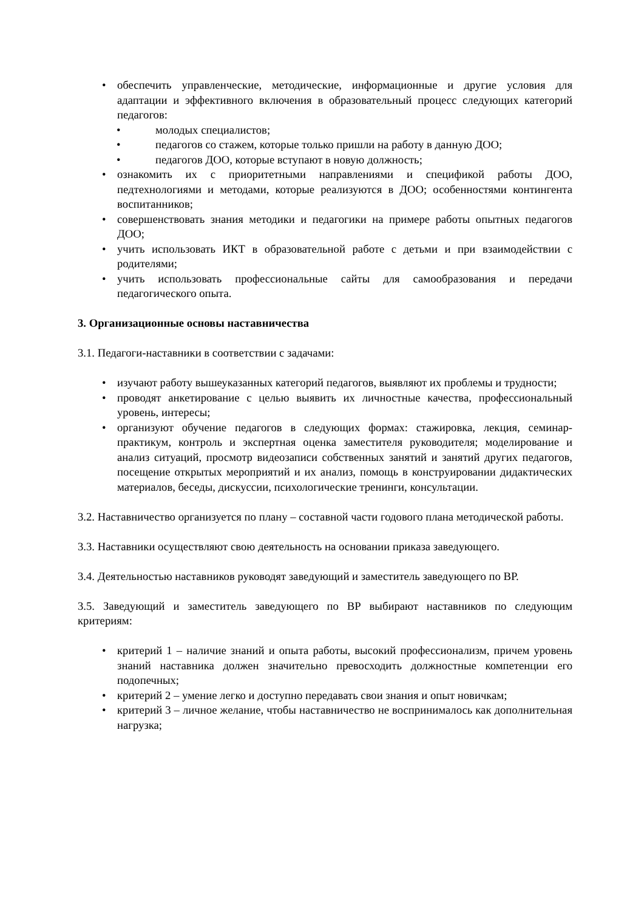• обеспечить управленческие, методические, информационные и другие условия для адаптации и эффективного включения в образовательный процесс следующих категорий педагогов:
• молодых специалистов;
• педагогов со стажем, которые только пришли на работу в данную ДОО;
• педагогов ДОО, которые вступают в новую должность;
• ознакомить их с приоритетными направлениями и спецификой работы ДОО, педтехнологиями и методами, которые реализуются в ДОО; особенностями контингента воспитанников;
• совершенствовать знания методики и педагогики на примере работы опытных педагогов ДОО;
• учить использовать ИКТ в образовательной работе с детьми и при взаимодействии с родителями;
• учить использовать профессиональные сайты для самообразования и передачи педагогического опыта.
3. Организационные основы наставничества
3.1. Педагоги-наставники в соответствии с задачами:
• изучают работу вышеуказанных категорий педагогов, выявляют их проблемы и трудности;
• проводят анкетирование с целью выявить их личностные качества, профессиональный уровень, интересы;
• организуют обучение педагогов в следующих формах: стажировка, лекция, семинар-практикум, контроль и экспертная оценка заместителя руководителя; моделирование и анализ ситуаций, просмотр видеозаписи собственных занятий и занятий других педагогов, посещение открытых мероприятий и их анализ, помощь в конструировании дидактических материалов, беседы, дискуссии, психологические тренинги, консультации.
3.2. Наставничество организуется по плану – составной части годового плана методической работы.
3.3. Наставники осуществляют свою деятельность на основании приказа заведующего.
3.4. Деятельностью наставников руководят заведующий и заместитель заведующего по ВР.
3.5. Заведующий и заместитель заведующего по ВР выбирают наставников по следующим критериям:
• критерий 1 – наличие знаний и опыта работы, высокий профессионализм, причем уровень знаний наставника должен значительно превосходить должностные компетенции его подопечных;
• критерий 2 – умение легко и доступно передавать свои знания и опыт новичкам;
• критерий 3 – личное желание, чтобы наставничество не воспринималось как дополнительная нагрузка;